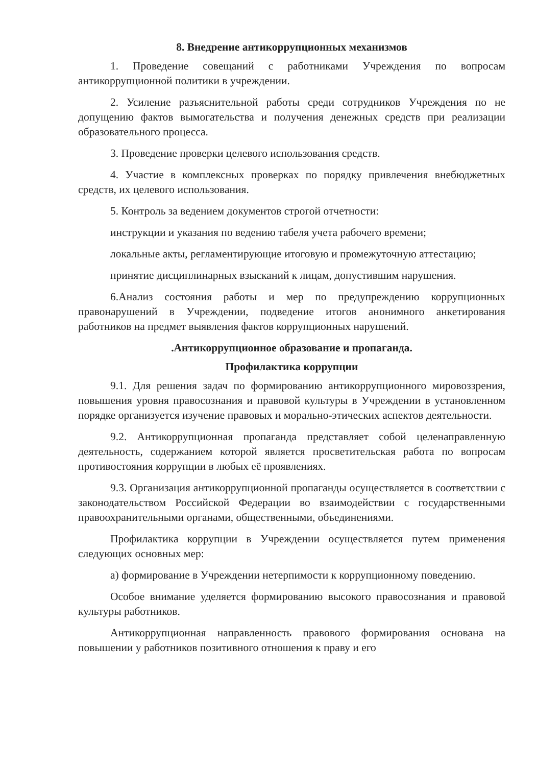8. Внедрение антикоррупционных механизмов
1. Проведение совещаний с работниками Учреждения по вопросам антикоррупционной политики в учреждении.
2. Усиление разъяснительной работы среди сотрудников Учреждения по не допущению фактов вымогательства и получения денежных средств при реализации образовательного процесса.
3. Проведение проверки целевого использования средств.
4. Участие в комплексных проверках по порядку привлечения внебюджетных средств, их целевого использования.
5. Контроль за ведением документов строгой отчетности:
инструкции и указания по ведению табеля учета рабочего времени;
локальные акты, регламентирующие итоговую и промежуточную аттестацию;
принятие дисциплинарных взысканий к лицам, допустившим нарушения.
6.Анализ состояния работы и мер по предупреждению коррупционных правонарушений в Учреждении, подведение итогов анонимного анкетирования работников на предмет выявления фактов коррупционных нарушений.
.Антикоррупционное образование и пропаганда.
Профилактика коррупции
9.1. Для решения задач по формированию антикоррупционного мировоззрения, повышения уровня правосознания и правовой культуры в Учреждении в установленном порядке организуется изучение правовых и морально-этических аспектов деятельности.
9.2. Антикоррупционная пропаганда представляет собой целенаправленную деятельность, содержанием которой является просветительская работа по вопросам противостояния коррупции в любых её проявлениях.
9.3. Организация антикоррупционной пропаганды осуществляется в соответствии с законодательством Российской Федерации во взаимодействии с государственными правоохранительными органами, общественными, объединениями.
Профилактика коррупции в Учреждении осуществляется путем применения следующих основных мер:
а) формирование в Учреждении нетерпимости к коррупционному поведению.
Особое внимание уделяется формированию высокого правосознания и правовой культуры работников.
Антикоррупционная направленность правового формирования основана на повышении у работников позитивного отношения к праву и его